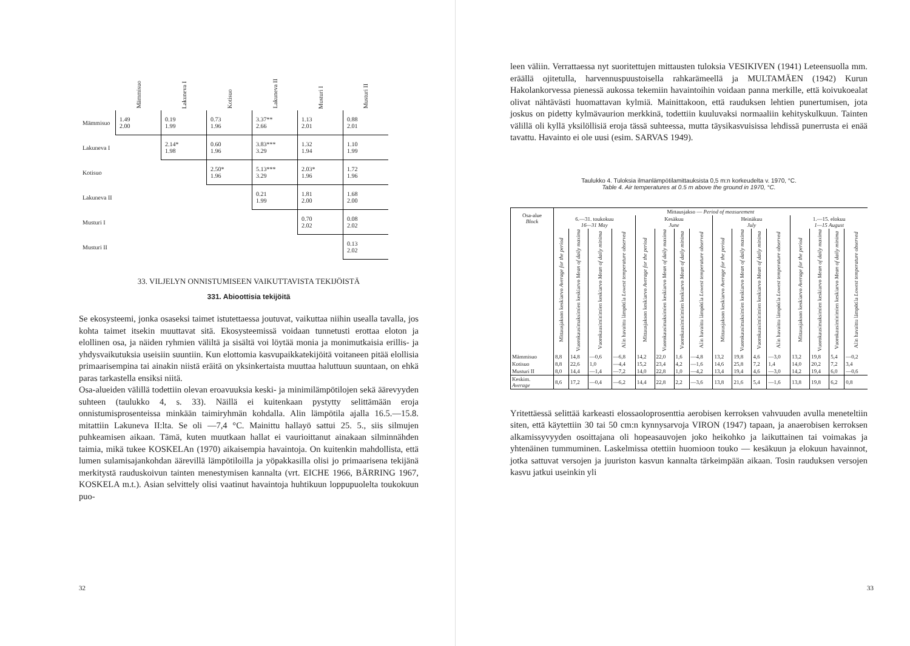| | Mämmisuo | Lakuneva I | Kotisuo | Lakuneva II | Musturi I | Musturi II |
| --- | --- | --- | --- | --- | --- | --- |
| Mämmisuo | 1.49 2.00 | 0.19 1.99 | 0.73 1.96 | 3.37** 2.66 | 1.13 2.01 | 0.88 2.01 |
| Lakuneva I | | 2.14* 1.98 | 0.60 1.96 | 3.83*** 3.29 | 1.32 1.94 | 1.10 1.99 |
| Kotisuo | | | 2.50* 1.96 | 5.13*** 3.29 | 2.03* 1.96 | 1.72 1.96 |
| Lakuneva II | | | | 0.21 1.99 | 1.81 2.00 | 1.68 2.00 |
| Musturi I | | | | | 0.70 2.02 | 0.08 2.02 |
| Musturi II | | | | | | 0.13 2.02 |
33. VILJELYN ONNISTUMISEEN VAIKUTTAVISTA TEKIJÖISTÄ
331. Abioottisia tekijöitä
Se ekosysteemi, jonka osaseksi taimet istutettaessa joutuvat, vaikuttaa niihin usealla tavalla, jos kohta taimet itsekin muuttavat sitä. Ekosysteemissä voidaan tunnetusti erottaa eloton ja elollinen osa, ja näiden ryhmien väliltä ja sisältä voi löytää monia ja monimutkaisia erillis- ja yhdysvaikutuksia useisiin suuntiin. Kun elottomia kasvupaikkatekijöitä voitaneen pitää elollisia primaarisempina tai ainakin niistä eräitä on yksinkertaista muuttaa haluttuun suuntaan, on ehkä paras tarkastella ensiksi niitä.
Osa-alueiden välillä todettiin olevan eroavuuksia keski- ja minimilämpötilojen sekä äärevyyden suhteen (taulukko 4, s. 33). Näillä ei kuitenkaan pystytty selittämään eroja onnistumisprosenteissa minkään taimiryhmän kohdalla. Alin lämpötila ajalla 16.5.—15.8. mitattiin Lakuneva II:lta. Se oli —7,4 °C. Mainittu hallayö sattui 25. 5., siis silmujen puhkeamisen aikaan. Tämä, kuten muutkaan hallat ei vaurioittanut ainakaan silminnähden taimia, mikä tukee KOSKELAn (1970) aikaisempia havaintoja. On kuitenkin mahdollista, että lumen sulamisajankohdan äärevillä lämpötiloilla ja yöpakkasilla olisi jo primaarisena tekijänä merkitystä rauduskoivun tainten menestymisen kannalta (vrt. EICHE 1966, BÄRRING 1967, KOSKELA m.t.). Asian selvittely olisi vaatinut havaintoja huhtikuun loppupuolelta toukokuun puo-
32
leen väliin. Verrattaessa nyt suoritettujen mittausten tuloksia VESIKIVEN (1941) Leteensuolla mm. eräällä ojitetulla, harvennuspuustoisella rahkarämeellä ja MULTAMÄEN (1942) Kurun Hakolankorvessa pienessä aukossa tekemiin havaintoihin voidaan panna merkille, että koivukoealat olivat nähtävästi huomattavan kylmiä. Mainittakoon, että rauduksen lehtien punertumisen, jota joskus on pidetty kylmävaurion merkkinä, todettiin kuuluvaksi normaaliin kehityskulkuun. Tainten välillä oli kyllä yksilöllisiä eroja tässä suhteessa, mutta täysikasvuisissa lehdissä punerrusta ei enää tavattu. Havainto ei ole uusi (esim. SARVAS 1949).
Taulukko 4. Tuloksia ilmanlämpötilamittauksista 0,5 m:n korkeudelta v. 1970, °C.
Table 4. Air temperatures at 0.5 m above the ground in 1970, °C.
| Osa-alue Block | Mittausjakso — Period of measurement | | | | | | | | | | | | | | | |
| --- | --- | --- | --- | --- | --- | --- | --- | --- | --- | --- | --- | --- | --- | --- | --- | --- |
| | 6.—31. toukokuu 16—31 May | | | | Kesäkuu June | | | | Heinäkuu July | | | | 1.—15. elokuu 1—15 August | | | |
| | Mittausjakson keskiarvo Average for the period | Vuorokausimaksimien keskiarvo Mean of daily maxima | Vuorokausiminimien keskiarvo Mean of daily minima | Alin havaittu lämpötila Lowest temperature observed | Mittausjakson keskiarvo Average for the period | Vuorokausimaksimien keskiarvo Mean of daily maxima | Vuorokausiminimien keskiarvo Mean of daily minima | Alin havaittu lämpötila Lowest temperature observed | Mittausjakson keskiarvo Average for the period | Vuorokausimaksimien keskiarvo Mean of daily maxima | Vuorokausiminimien keskiarvo Mean of daily minima | Alin havaittu lämpötila Lowest temperature observed | Mittausjakson keskiarvo Average for the period | Vuorokausimaksimien keskiarvo Mean of daily maxima | Vuorokausiminimien keskiarvo Mean of daily minima | Alin havaittu lämpötila Lowest temperature observed |
| Mämmisuo | 8,8 | 14,8 | —0,6 | —6,8 | 14,2 | 22,0 | 1,6 | —4,8 | 13,2 | 19,8 | 4,6 | —3,0 | 13,2 | 19,8 | 5,4 | —0,2 |
| Kotisuo | 8,8 | 22,6 | 1,0 | —4,4 | 15,2 | 23,4 | 4,2 | —1,6 | 14,6 | 25,8 | 7,2 | 1,4 | 14,0 | 20,2 | 7,2 | 3,4 |
| Musturi II | 8,0 | 14,4 | —1,4 | —7,2 | 14,0 | 22,8 | 1,0 | —4,2 | 13,4 | 19,4 | 4,6 | —3,0 | 14,2 | 19,4 | 6,0 | —0,6 |
| Keskim. Average | 8,6 | 17,2 | —0,4 | —6,2 | 14,4 | 22,8 | 2,2 | —3,6 | 13,8 | 21,6 | 5,4 | —1,6 | 13,8 | 19,8 | 6,2 | 0,8 |
Yritettäessä selittää karkeasti elossaoloprosenttia aerobisen kerroksen vahvuuden avulla meneteltiin siten, että käytettiin 30 tai 50 cm:n kynnysarvoja VIRON (1947) tapaan, ja anaerobisen kerroksen alkamissyvyyden osoittajana oli hopeasauvojen joko heikohko ja laikuttainen tai voimakas ja yhtenäinen tummuminen. Laskelmissa otettiin huomioon touko — kesäkuun ja elokuun havainnot, jotka sattuvat versojen ja juuriston kasvun kannalta tärkeimpään aikaan. Tosin rauduksen versojen kasvu jatkui useinkin yli
33